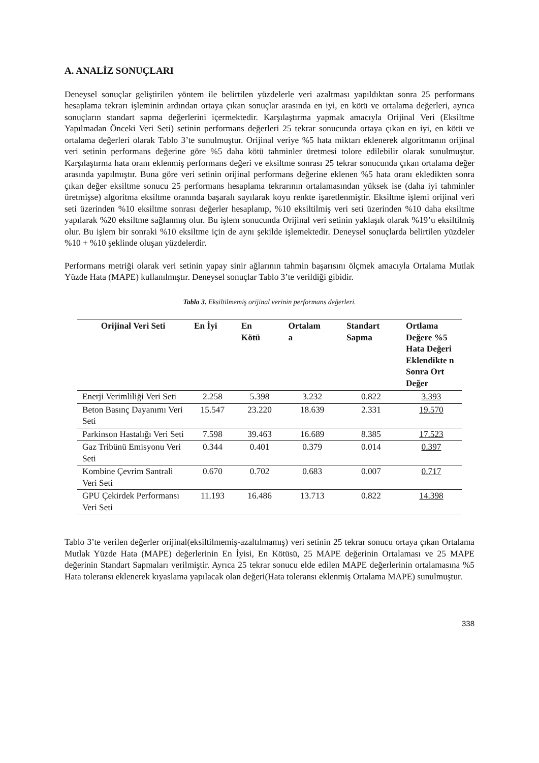A. ANALİZ SONUÇLARI
Deneysel sonuçlar geliştirilen yöntem ile belirtilen yüzdelerle veri azaltması yapıldıktan sonra 25 performans hesaplama tekrarı işleminin ardından ortaya çıkan sonuçlar arasında en iyi, en kötü ve ortalama değerleri, ayrıca sonuçların standart sapma değerlerini içermektedir. Karşılaştırma yapmak amacıyla Orijinal Veri (Eksiltme Yapılmadan Önceki Veri Seti) setinin performans değerleri 25 tekrar sonucunda ortaya çıkan en iyi, en kötü ve ortalama değerleri olarak Tablo 3’te sunulmuştur. Orijinal veriye %5 hata miktarı eklenerek algoritmanın orijinal veri setinin performans değerine göre %5 daha kötü tahminler üretmesi tolore edilebilir olarak sunulmuştur. Karşılaştırma hata oranı eklenmiş performans değeri ve eksiltme sonrası 25 tekrar sonucunda çıkan ortalama değer arasında yapılmıştır. Buna göre veri setinin orijinal performans değerine eklenen %5 hata oranı ekledikten sonra çıkan değer eksiltme sonucu 25 performans hesaplama tekrarının ortalamasından yüksek ise (daha iyi tahminler üretmişse) algoritma eksiltme oranında başaralı sayılarak koyu renkte işaretlenmiştir. Eksiltme işlemi orijinal veri seti üzerinden %10 eksiltme sonrası değerler hesaplanıp, %10 eksiltilmiş veri seti üzerinden %10 daha eksiltme yapılarak %20 eksiltme sağlanmış olur. Bu işlem sonucunda Orijinal veri setinin yaklaşık olarak %19’u eksiltilmiş olur. Bu işlem bir sonraki %10 eksiltme için de aynı şekilde işlemektedir. Deneysel sonuçlarda belirtilen yüzdeler %10 + %10 şeklinde oluşan yüzdelerdir.
Performans metriği olarak veri setinin yapay sinir ağlarının tahmin başarısını ölçmek amacıyla Ortalama Mutlak Yüzde Hata (MAPE) kullanılmıştır. Deneysel sonuçlar Tablo 3’te verildiği gibidir.
Tablo 3. Eksiltilmemiş orijinal verinin performans değerleri.
| Orijinal Veri Seti | En İyi | En Kötü | Ortalam a | Standart Sapma | Ortlama Değere %5 Hata Değeri Eklendikte n Sonra Ort Değer |
| --- | --- | --- | --- | --- | --- |
| Enerji Verimliliği Veri Seti | 2.258 | 5.398 | 3.232 | 0.822 | 3.393 |
| Beton Basınç Dayanımı Veri Seti | 15.547 | 23.220 | 18.639 | 2.331 | 19.570 |
| Parkinson Hastalığı Veri Seti | 7.598 | 39.463 | 16.689 | 8.385 | 17.523 |
| Gaz Tribünü Emisyonu Veri Seti | 0.344 | 0.401 | 0.379 | 0.014 | 0.397 |
| Kombine Çevrim Santrali Veri Seti | 0.670 | 0.702 | 0.683 | 0.007 | 0.717 |
| GPU Çekirdek Performansı Veri Seti | 11.193 | 16.486 | 13.713 | 0.822 | 14.398 |
Tablo 3’te verilen değerler orijinal(eksiltilmemiş-azaltılmamış) veri setinin 25 tekrar sonucu ortaya çıkan Ortalama Mutlak Yüzde Hata (MAPE) değerlerinin En İyisi, En Kötüsü, 25 MAPE değerinin Ortalaması ve 25 MAPE değerinin Standart Sapmaları verilmiştir. Ayrıca 25 tekrar sonucu elde edilen MAPE değerlerinin ortalamasına %5 Hata toleransı eklenerek kıyaslama yapılacak olan değeri(Hata toleransı eklenmiş Ortalama MAPE) sunulmuştur.
338